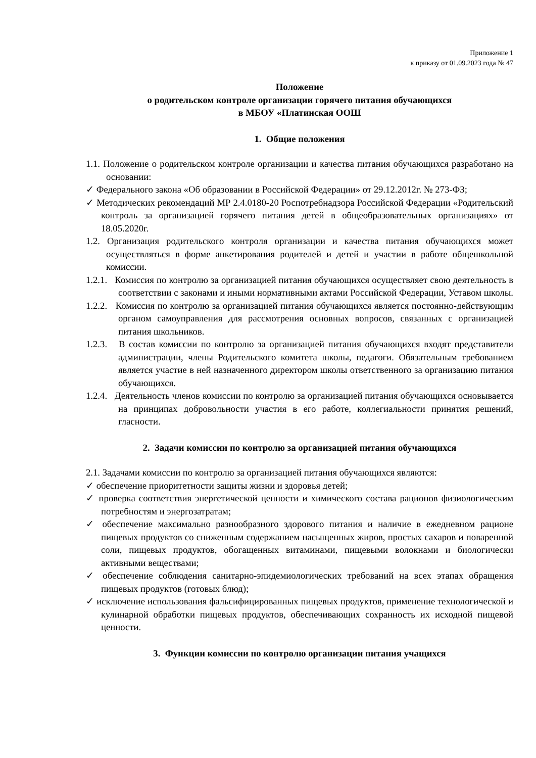Приложение 1
к приказу от 01.09.2023 года № 47
Положение
о родительском контроле организации горячего питания обучающихся
в МБОУ «Платинская ООШ
1. Общие положения
1.1. Положение о родительском контроле организации и качества питания обучающихся разработано на основании:
✓ Федерального закона «Об образовании в Российской Федерации» от 29.12.2012г. № 273-ФЗ;
✓ Методических рекомендаций МР 2.4.0180-20 Роспотребнадзора Российской Федерации «Родительский контроль за организацией горячего питания детей в общеобразовательных организациях» от 18.05.2020г.
1.2. Организация родительского контроля организации и качества питания обучающихся может осуществляться в форме анкетирования родителей и детей и участии в работе общешкольной комиссии.
1.2.1. Комиссия по контролю за организацией питания обучающихся осуществляет свою деятельность в соответствии с законами и иными нормативными актами Российской Федерации, Уставом школы.
1.2.2. Комиссия по контролю за организацией питания обучающихся является постоянно-действующим органом самоуправления для рассмотрения основных вопросов, связанных с организацией питания школьников.
1.2.3. В состав комиссии по контролю за организацией питания обучающихся входят представители администрации, члены Родительского комитета школы, педагоги. Обязательным требованием является участие в ней назначенного директором школы ответственного за организацию питания обучающихся.
1.2.4. Деятельность членов комиссии по контролю за организацией питания обучающихся основывается на принципах добровольности участия в его работе, коллегиальности принятия решений, гласности.
2. Задачи комиссии по контролю за организацией питания обучающихся
2.1. Задачами комиссии по контролю за организацией питания обучающихся являются:
✓ обеспечение приоритетности защиты жизни и здоровья детей;
✓ проверка соответствия энергетической ценности и химического состава рационов физиологическим потребностям и энергозатратам;
✓ обеспечение максимально разнообразного здорового питания и наличие в ежедневном рационе пищевых продуктов со сниженным содержанием насыщенных жиров, простых сахаров и поваренной соли, пищевых продуктов, обогащенных витаминами, пищевыми волокнами и биологически активными веществами;
✓ обеспечение соблюдения санитарно-эпидемиологических требований на всех этапах обращения пищевых продуктов (готовых блюд);
✓ исключение использования фальсифицированных пищевых продуктов, применение технологической и кулинарной обработки пищевых продуктов, обеспечивающих сохранность их исходной пищевой ценности.
3. Функции комиссии по контролю организации питания учащихся